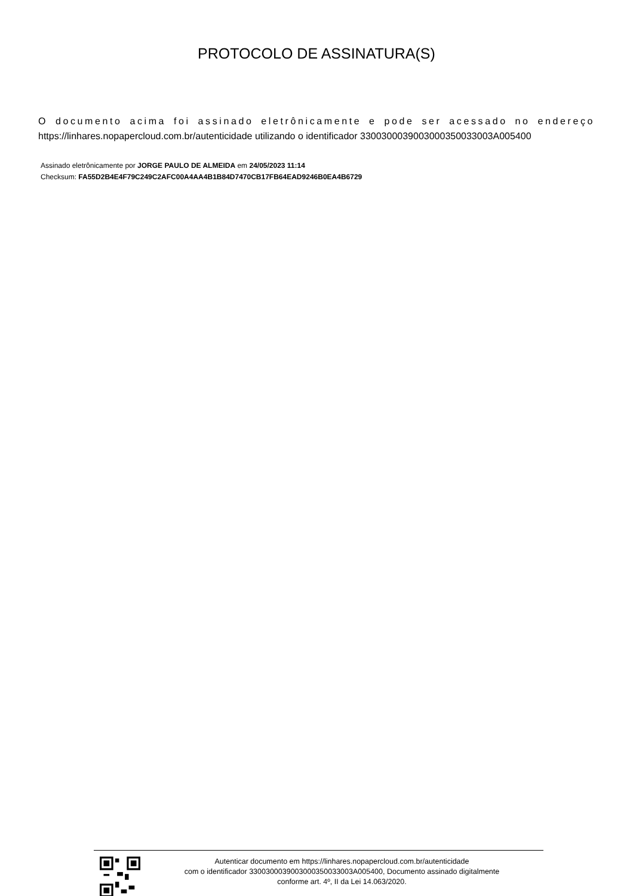PROTOCOLO DE ASSINATURA(S)
O documento acima foi assinado eletrônicamente e pode ser acessado no endereço https://linhares.nopapercloud.com.br/autenticidade utilizando o identificador 330030003900300035003300​3A005400
Assinado eletrônicamente por JORGE PAULO DE ALMEIDA em 24/05/2023 11:14
Checksum: FA55D2B4E4F79C249C2AFC00A4AA4B1B84D7470CB17FB64EAD9246B0EA4B6729
Autenticar documento em https://linhares.nopapercloud.com.br/autenticidade
com o identificador 3300300039003000350033003A005400, Documento assinado digitalmente
conforme art. 4º, II da Lei 14.063/2020.